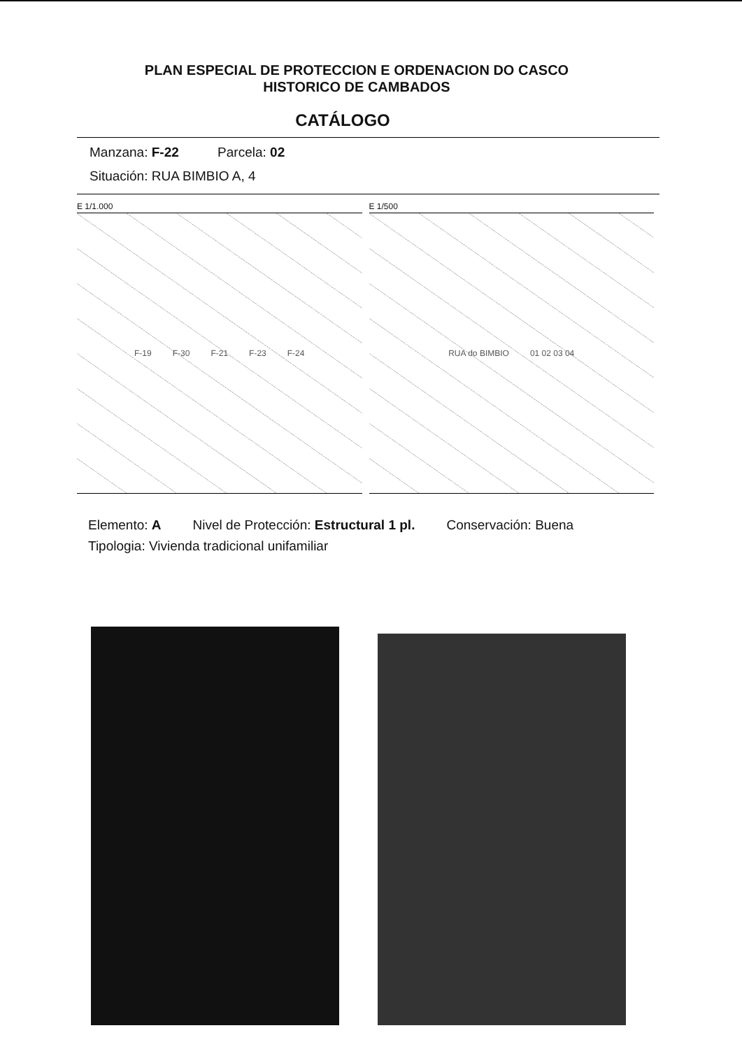PLAN ESPECIAL DE PROTECCION E ORDENACION DO CASCO HISTORICO DE CAMBADOS
CATÁLOGO
Manzana: F-22 Parcela: 02
Situación: RUA BIMBIO A, 4
E 1/1.000
F-19 F-30 F-21 F-23 F-24
E 1/500
RUA do BIMBIO 01 02 03 04
Elemento: A Nivel de Protección: Estructural 1 pl. Conservación: Buena
Tipologia: Vivienda tradicional unifamiliar